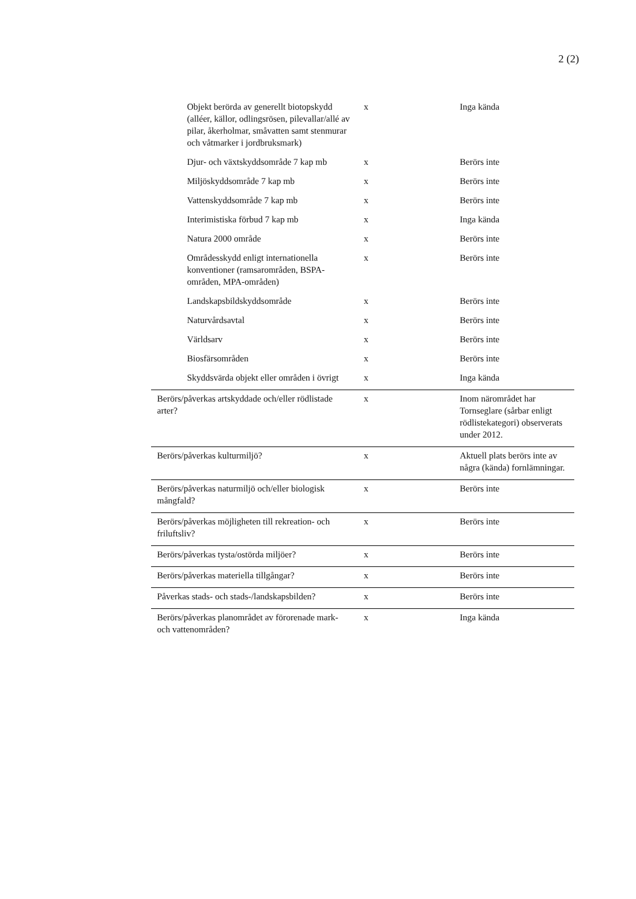2 (2)
| Objekt berörda av generellt biotopskydd (alléer, källor, odlingsrösen, pilevallar/allé av pilar, åkerholmar, småvatten samt stenmurar och våtmarker i jordbruksmark) | x | Inga kända |
| Djur- och växtskyddsområde 7 kap mb | x | Berörs inte |
| Miljöskyddsområde 7 kap mb | x | Berörs inte |
| Vattenskyddsområde 7 kap mb | x | Berörs inte |
| Interimistiska förbud 7 kap mb | x | Inga kända |
| Natura 2000 område | x | Berörs inte |
| Områdesskydd enligt internationella konventioner (ramsarområden, BSPA-områden, MPA-områden) | x | Berörs inte |
| Landskapsbildskyddsområde | x | Berörs inte |
| Naturvårdsavtal | x | Berörs inte |
| Världsarv | x | Berörs inte |
| Biosfärsområden | x | Berörs inte |
| Skyddsvärda objekt eller områden i övrigt | x | Inga kända |
| Berörs/påverkas artskyddade och/eller rödlistade arter? | x | Inom närområdet har Tornseglare (sårbar enligt rödlistekategori) observerats under 2012. |
| Berörs/påverkas kulturmiljö? | x | Aktuell plats berörs inte av några (kända) fornlämningar. |
| Berörs/påverkas naturmiljö och/eller biologisk mångfald? | x | Berörs inte |
| Berörs/påverkas möjligheten till rekreation- och friluftsliv? | x | Berörs inte |
| Berörs/påverkas tysta/ostörda miljöer? | x | Berörs inte |
| Berörs/påverkas materiella tillgångar? | x | Berörs inte |
| Påverkas stads- och stads-/landskapsbilden? | x | Berörs inte |
| Berörs/påverkas planområdet av förorenade mark- och vattenområden? | x | Inga kända |